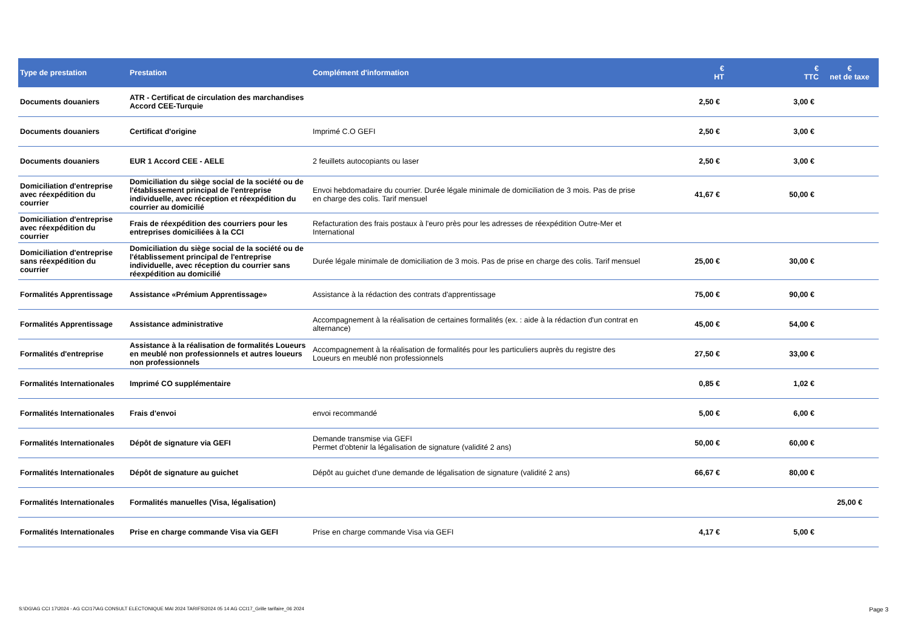| Type de prestation | Prestation | Complément d'information | € HT | € TTC | € net de taxe |
| --- | --- | --- | --- | --- | --- |
| Documents douaniers | ATR - Certificat de circulation des marchandises Accord CEE-Turquie | | 2,50 € | 3,00 € | |
| Documents douaniers | Certificat d'origine | Imprimé C.O GEFI | 2,50 € | 3,00 € | |
| Documents douaniers | EUR 1 Accord CEE - AELE | 2 feuillets autocopiants ou laser | 2,50 € | 3,00 € | |
| Domiciliation d'entreprise avec réexpédition du courrier | Domiciliation du siège social de la société ou de l'établissement principal de l'entreprise individuelle, avec réception et réexpédition du courrier au domicilié | Envoi hebdomadaire du courrier. Durée légale minimale de domiciliation de 3 mois. Pas de prise en charge des colis. Tarif mensuel | 41,67 € | 50,00 € | |
| Domiciliation d'entreprise avec réexpédition du courrier | Frais de réexpédition des courriers pour les entreprises domiciliées à la CCI | Refacturation des frais postaux à l'euro près pour les adresses de réexpédition Outre-Mer et International | | | |
| Domiciliation d'entreprise sans réexpédition du courrier | Domiciliation du siège social de la société ou de l'établissement principal de l'entreprise individuelle, avec réception du courrier sans réexpédition au domicilié | Durée légale minimale de domiciliation de 3 mois. Pas de prise en charge des colis. Tarif mensuel | 25,00 € | 30,00 € | |
| Formalités Apprentissage | Assistance «Prémium Apprentissage» | Assistance à la rédaction des contrats d'apprentissage | 75,00 € | 90,00 € | |
| Formalités Apprentissage | Assistance administrative | Accompagnement à la réalisation de certaines formalités (ex. : aide à la rédaction d'un contrat en alternance) | 45,00 € | 54,00 € | |
| Formalités d'entreprise | Assistance à la réalisation de formalités Loueurs en meublé non professionnels et autres loueurs non professionnels | Accompagnement à la réalisation de formalités pour les particuliers auprès du registre des Loueurs en meublé non professionnels | 27,50 € | 33,00 € | |
| Formalités Internationales | Imprimé CO supplémentaire | | 0,85 € | 1,02 € | |
| Formalités Internationales | Frais d'envoi | envoi recommandé | 5,00 € | 6,00 € | |
| Formalités Internationales | Dépôt de signature via GEFI | Demande transmise via GEFI Permet d'obtenir la légalisation de signature (validité 2 ans) | 50,00 € | 60,00 € | |
| Formalités Internationales | Dépôt de signature au guichet | Dépôt au guichet d'une demande de légalisation de signature (validité 2 ans) | 66,67 € | 80,00 € | |
| Formalités Internationales | Formalités manuelles (Visa, légalisation) | | | | 25,00 € |
| Formalités Internationales | Prise en charge commande Visa via GEFI | Prise en charge commande Visa via GEFI | 4,17 € | 5,00 € | |
S:\DG\AG CCI 17\2024 - AG CCI17\AG CONSULT ELECTONIQUE MAI 2024 TARIFS\2024 05 14 AG CCI17_Grille tarifaire_06 2024 Page 3